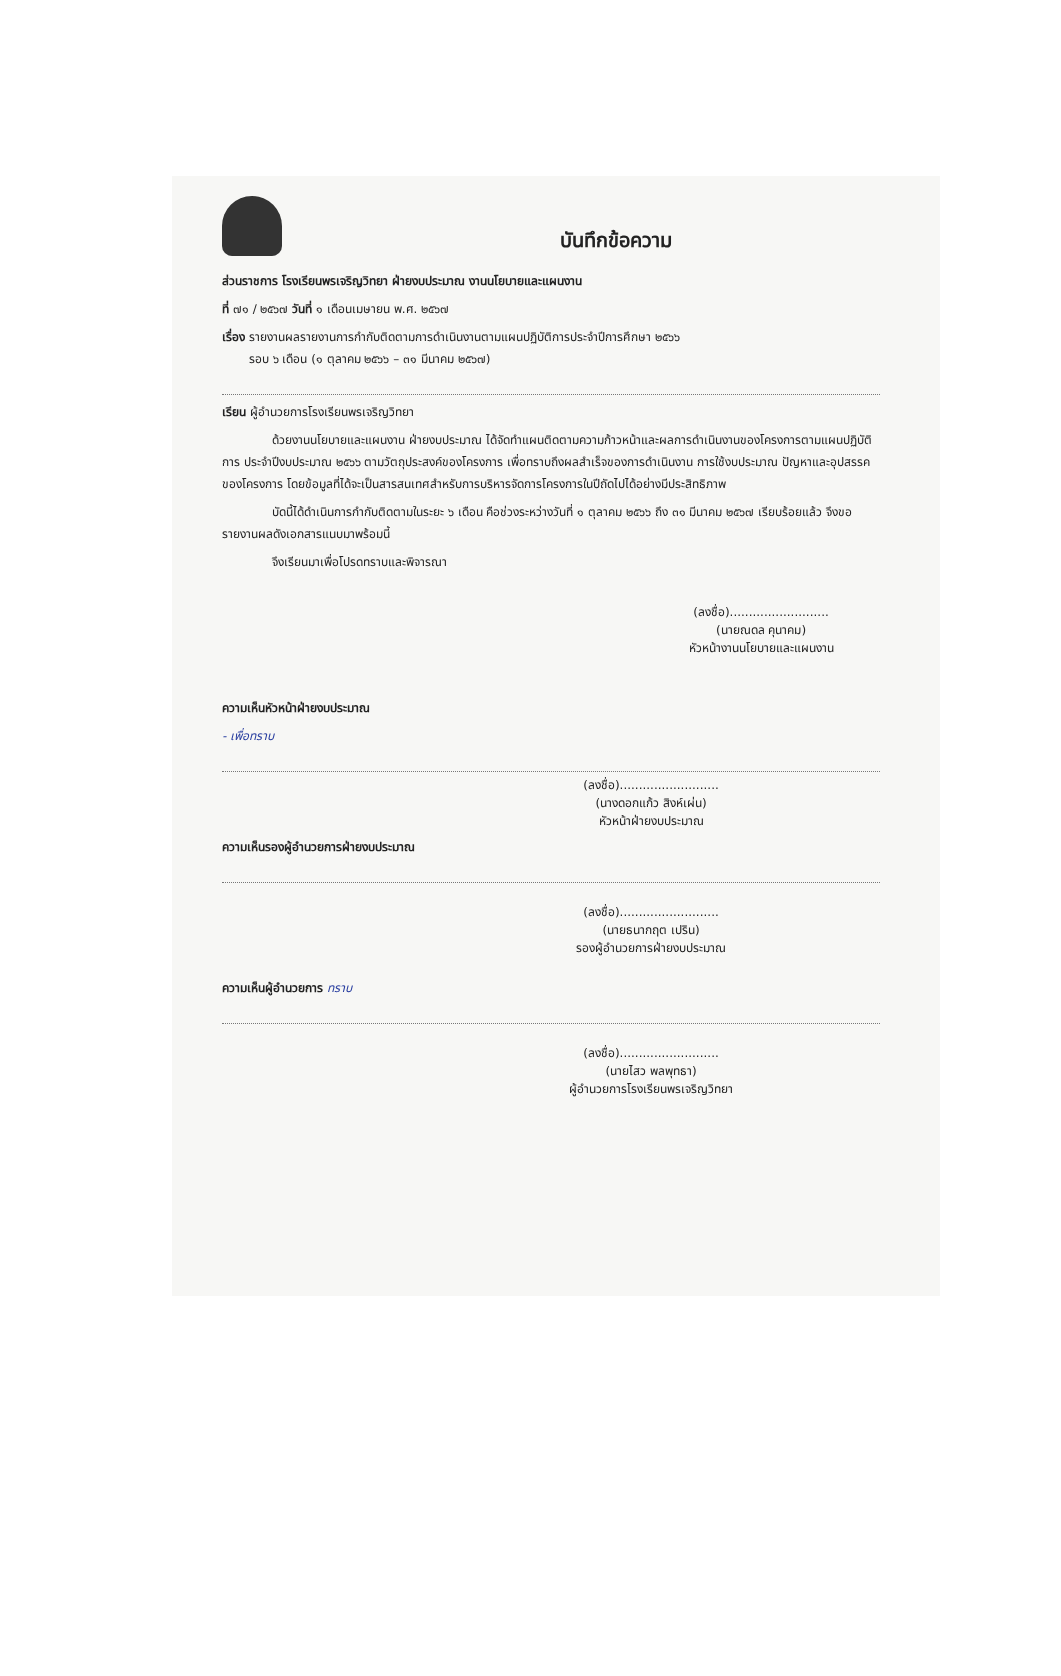บันทึกข้อความ
ส่วนราชการ โรงเรียนพรเจริญวิทยา ฝ่ายงบประมาณ งานนโยบายและแผนงาน
ที่ ๗๑ / ๒๕๖๗ วันที่ ๑ เดือนเมษายน พ.ศ. ๒๕๖๗
เรื่อง รายงานผลรายงานการกำกับติดตามการดำเนินงานตามแผนปฏิบัติการประจำปีการศึกษา ๒๕๖๖
รอบ ๖ เดือน (๑ ตุลาคม ๒๕๖๖ – ๓๑ มีนาคม ๒๕๖๗)
เรียน ผู้อำนวยการโรงเรียนพรเจริญวิทยา
ด้วยงานนโยบายและแผนงาน ฝ่ายงบประมาณ ได้จัดทำแผนติดตามความก้าวหน้าและผลการดำเนินงานของโครงการตามแผนปฏิบัติการ ประจำปีงบประมาณ ๒๕๖๖ ตามวัตถุประสงค์ของโครงการ เพื่อทราบถึงผลสำเร็จของการดำเนินงาน การใช้งบประมาณ ปัญหาและอุปสรรคของโครงการ โดยข้อมูลที่ได้จะเป็นสารสนเทศสำหรับการบริหารจัดการโครงการในปีถัดไปได้อย่างมีประสิทธิภาพ
บัดนี้ได้ดำเนินการกำกับติดตามในระยะ ๖ เดือน คือช่วงระหว่างวันที่ ๑ ตุลาคม ๒๕๖๖ ถึง ๓๑ มีนาคม ๒๕๖๗ เรียบร้อยแล้ว จึงขอรายงานผลดังเอกสารแนบมาพร้อมนี้
จึงเรียนมาเพื่อโปรดทราบและพิจารณา
(ลงชื่อ)..........................
(นายณดล คุนาคม)
หัวหน้างานนโยบายและแผนงาน
ความเห็นหัวหน้าฝ่ายงบประมาณ
- เพื่อทราบ
(ลงชื่อ)..........................
(นางดอกแก้ว สิงห์เผ่น)
หัวหน้าฝ่ายงบประมาณ
ความเห็นรองผู้อำนวยการฝ่ายงบประมาณ
(ลงชื่อ)..........................
(นายธนากฤต เปริน)
รองผู้อำนวยการฝ่ายงบประมาณ
ความเห็นผู้อำนวยการ ทราบ
(ลงชื่อ)..........................
(นายไสว พลพุทธา)
ผู้อำนวยการโรงเรียนพรเจริญวิทยา